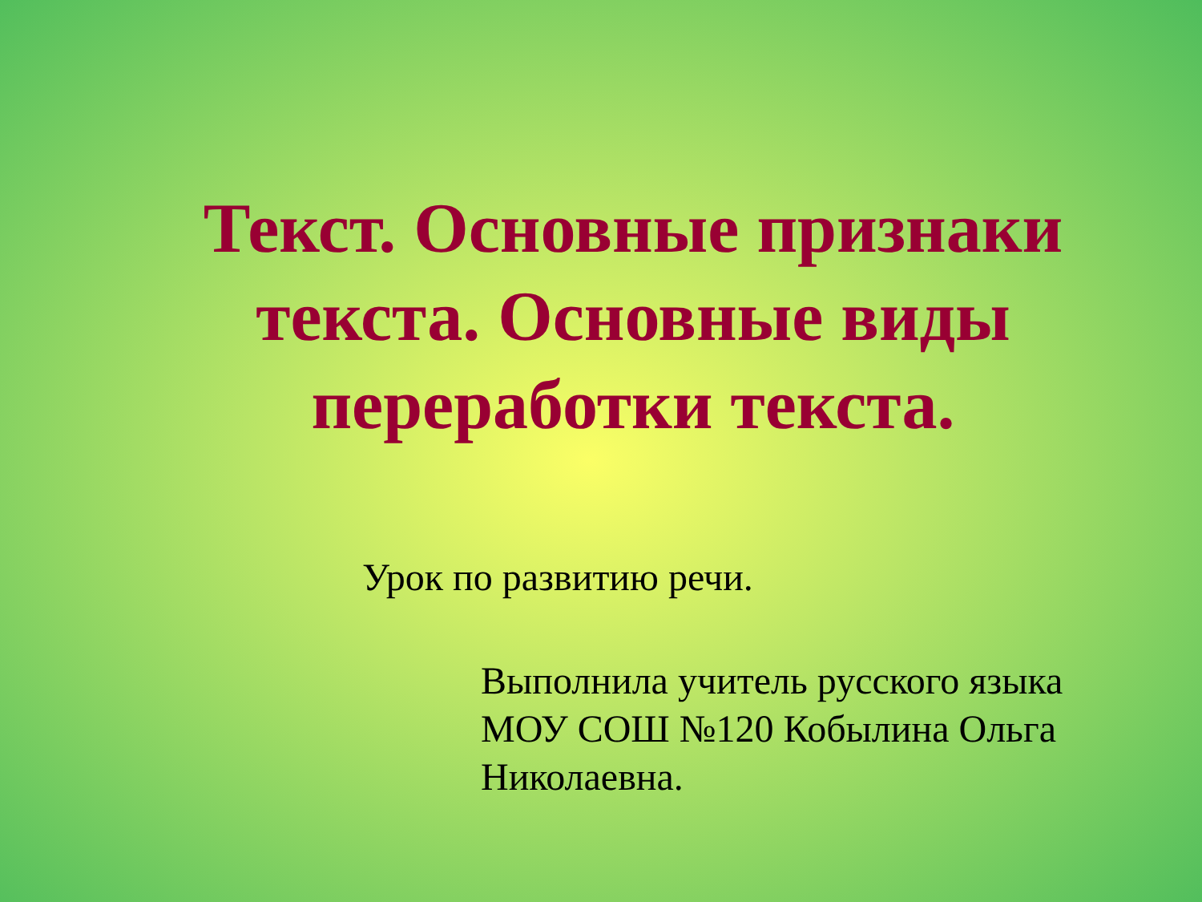Текст. Основные признаки текста. Основные виды переработки текста.
Урок по развитию речи.
Выполнила учитель русского языка МОУ СОШ №120 Кобылина Ольга Николаевна.